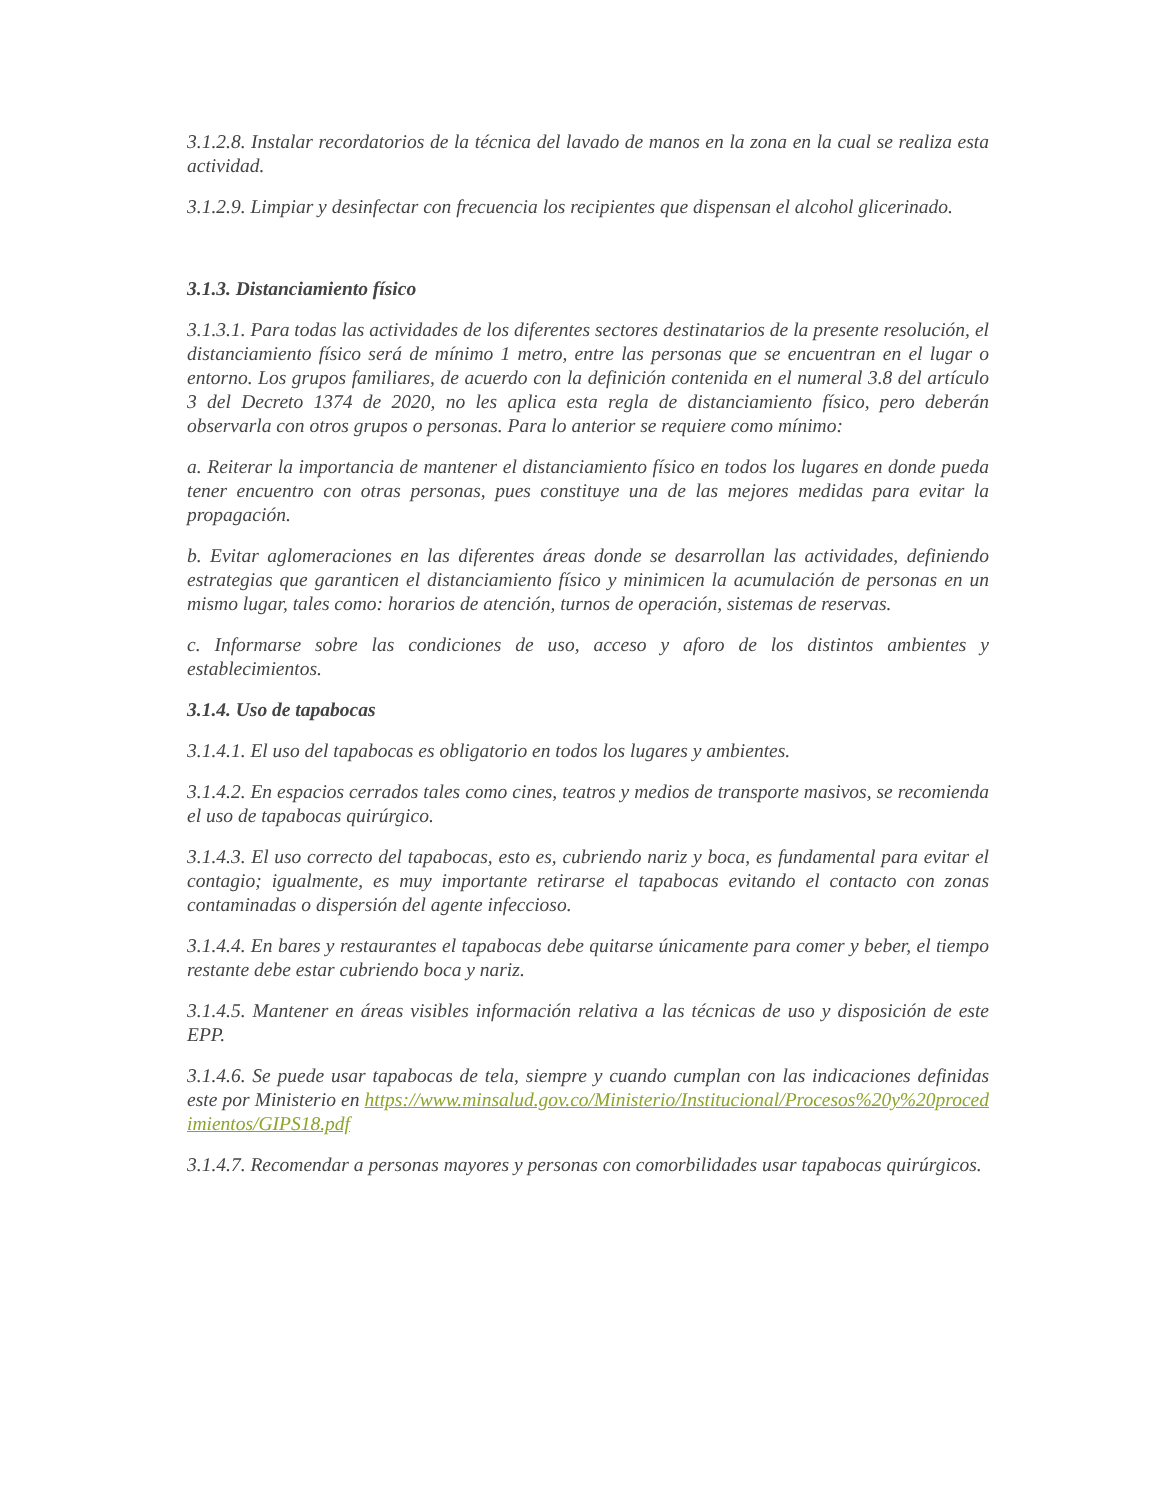3.1.2.8. Instalar recordatorios de la técnica del lavado de manos en la zona en la cual se realiza esta actividad.
3.1.2.9. Limpiar y desinfectar con frecuencia los recipientes que dispensan el alcohol glicerinado.
3.1.3. Distanciamiento físico
3.1.3.1. Para todas las actividades de los diferentes sectores destinatarios de la presente resolución, el distanciamiento físico será de mínimo 1 metro, entre las personas que se encuentran en el lugar o entorno. Los grupos familiares, de acuerdo con la definición contenida en el numeral 3.8 del artículo 3 del Decreto 1374 de 2020, no les aplica esta regla de distanciamiento físico, pero deberán observarla con otros grupos o personas. Para lo anterior se requiere como mínimo:
a. Reiterar la importancia de mantener el distanciamiento físico en todos los lugares en donde pueda tener encuentro con otras personas, pues constituye una de las mejores medidas para evitar la propagación.
b. Evitar aglomeraciones en las diferentes áreas donde se desarrollan las actividades, definiendo estrategias que garanticen el distanciamiento físico y minimicen la acumulación de personas en un mismo lugar, tales como: horarios de atención, turnos de operación, sistemas de reservas.
c. Informarse sobre las condiciones de uso, acceso y aforo de los distintos ambientes y establecimientos.
3.1.4. Uso de tapabocas
3.1.4.1. El uso del tapabocas es obligatorio en todos los lugares y ambientes.
3.1.4.2. En espacios cerrados tales como cines, teatros y medios de transporte masivos, se recomienda el uso de tapabocas quirúrgico.
3.1.4.3. El uso correcto del tapabocas, esto es, cubriendo nariz y boca, es fundamental para evitar el contagio; igualmente, es muy importante retirarse el tapabocas evitando el contacto con zonas contaminadas o dispersión del agente infeccioso.
3.1.4.4. En bares y restaurantes el tapabocas debe quitarse únicamente para comer y beber, el tiempo restante debe estar cubriendo boca y nariz.
3.1.4.5. Mantener en áreas visibles información relativa a las técnicas de uso y disposición de este EPP.
3.1.4.6. Se puede usar tapabocas de tela, siempre y cuando cumplan con las indicaciones definidas este por Ministerio en https://www.minsalud.gov.co/Ministerio/Institucional/Procesos%20y%20procedimientos/GIPS18.pdf
3.1.4.7. Recomendar a personas mayores y personas con comorbilidades usar tapabocas quirúrgicos.